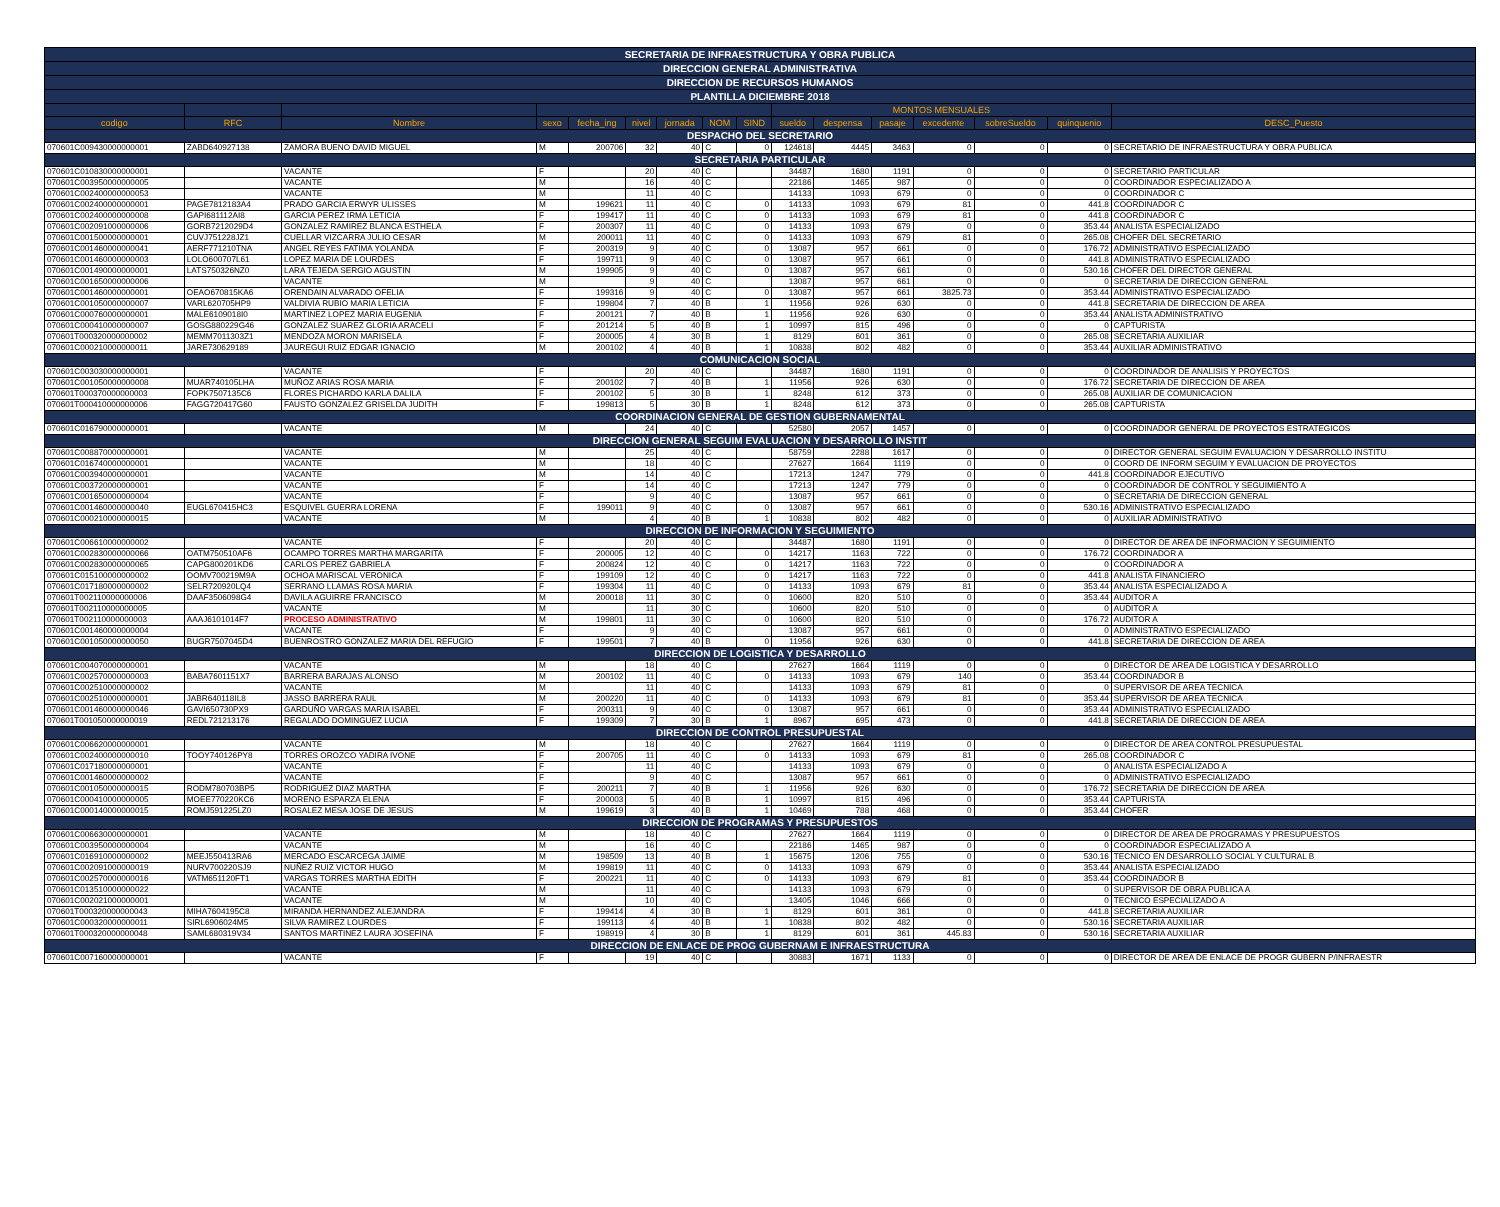| SECRETARIA DE INFRAESTRUCTURA Y OBRA PUBLICA | | | | | | | | | | | | | | | |
| DIRECCION GENERAL ADMINISTRATIVA | | | | | | | | | | | | | | | |
| DIRECCION DE RECURSOS HUMANOS | | | | | | | | | | | | | | | |
| PLANTILLA DICIEMBRE 2018 | | | | | | | | | | | | | | | |
| | | | | | | | | | MONTOS MENSUALES | | | | | | |
| codigo | RFC | Nombre | sexo | fecha_ing | nivel | jornada | NOM | SIND | sueldo | despensa | pasaje | excedente | sobreSueldo | quinquenio | DESC_Puesto |
| DESPACHO DEL SECRETARIO | | | | | | | | | | | | | | | |
| 070601C009430000000001 | ZABD640927138 | ZAMORA BUENO DAVID MIGUEL | M | 200706 | 32 | 40 | C | 0 | 124618 | 4445 | 3463 | 0 | 0 | 0 | SECRETARIO DE INFRAESTRUCTURA Y OBRA PUBLICA |
| SECRETARIA PARTICULAR | | | | | | | | | | | | | | | |
| 070601C010830000000001 | | VACANTE | F | | 20 | 40 | C | | 34487 | 1680 | 1191 | 0 | 0 | 0 | SECRETARIO PARTICULAR |
| 070601C003950000000005 | | VACANTE | M | | 16 | 40 | C | | 22186 | 1465 | 987 | 0 | 0 | 0 | COORDINADOR ESPECIALIZADO A |
| 070601C002400000000053 | | VACANTE | M | | 11 | 40 | C | | 14133 | 1093 | 679 | 0 | 0 | 0 | COORDINADOR C |
| 070601C002400000000001 | PAGE7812183A4 | PRADO GARCIA ERWYR ULISSES | M | 199621 | 11 | 40 | C | 0 | 14133 | 1093 | 679 | 81 | 0 | 441.8 | COORDINADOR C |
| 070601C002400000000008 | GAPI681112AI8 | GARCIA PEREZ IRMA LETICIA | F | 199417 | 11 | 40 | C | 0 | 14133 | 1093 | 679 | 81 | 0 | 441.8 | COORDINADOR C |
| 070601C002091000000006 | GORB7212029D4 | GONZALEZ RAMIREZ BLANCA ESTHELA | F | 200307 | 11 | 40 | C | 0 | 14133 | 1093 | 679 | 0 | 0 | 353.44 | ANALISTA ESPECIALIZADO |
| 070601C001500000000001 | CUVJ751228JZ1 | CUELLAR VIZCARRA JULIO CESAR | M | 200011 | 11 | 40 | C | 0 | 14133 | 1093 | 679 | 81 | 0 | 265.08 | CHOFER DEL SECRETARIO |
| 070601C001460000000041 | AERF771210TNA | ANGEL REYES FATIMA YOLANDA | F | 200319 | 9 | 40 | C | 0 | 13087 | 957 | 661 | 0 | 0 | 176.72 | ADMINISTRATIVO ESPECIALIZADO |
| 070601C001460000000003 | LOLO600707L61 | LOPEZ MARIA DE LOURDES | F | 199711 | 9 | 40 | C | 0 | 13087 | 957 | 661 | 0 | 0 | 441.8 | ADMINISTRATIVO ESPECIALIZADO |
| 070601C001490000000001 | LATS750326NZ0 | LARA TEJEDA SERGIO AGUSTIN | M | 199905 | 9 | 40 | C | 0 | 13087 | 957 | 661 | 0 | 0 | 530.16 | CHOFER DEL DIRECTOR GENERAL |
| 070601C001650000000006 | | VACANTE | M | | 9 | 40 | C | | 13087 | 957 | 661 | 0 | 0 | 0 | SECRETARIA DE DIRECCION GENERAL |
| 070601C001460000000001 | OEAO670815KA6 | ORENDAIN ALVARADO OFELIA | F | 199316 | 9 | 40 | C | 0 | 13087 | 957 | 661 | 3825.73 | 0 | 353.44 | ADMINISTRATIVO ESPECIALIZADO |
| 070601C001050000000007 | VARL620705HP9 | VALDIVIA RUBIO MARIA LETICIA | F | 199804 | 7 | 40 | B | 1 | 11956 | 926 | 630 | 0 | 0 | 441.8 | SECRETARIA DE DIRECCION DE AREA |
| 070601C000760000000001 | MALE6109018I0 | MARTINEZ LOPEZ MARIA EUGENIA | F | 200121 | 7 | 40 | B | 1 | 11956 | 926 | 630 | 0 | 0 | 353.44 | ANALISTA ADMINISTRATIVO |
| 070601C000410000000007 | GOSG880229G46 | GONZALEZ SUAREZ GLORIA ARACELI | F | 201214 | 5 | 40 | B | 1 | 10997 | 815 | 496 | 0 | 0 | 0 | CAPTURISTA |
| 070601T000320000000002 | MEMM7011303Z1 | MENDOZA MORON MARISELA | F | 200005 | 4 | 30 | B | 1 | 8129 | 601 | 361 | 0 | 0 | 265.08 | SECRETARIA AUXILIAR |
| 070601C000210000000011 | JARE730629189 | JAUREGUI RUIZ EDGAR IGNACIO | M | 200102 | 4 | 40 | B | 1 | 10838 | 802 | 482 | 0 | 0 | 353.44 | AUXILIAR ADMINISTRATIVO |
| COMUNICACION SOCIAL | | | | | | | | | | | | | | | |
| 070601C003030000000001 | | VACANTE | F | | 20 | 40 | C | | 34487 | 1680 | 1191 | 0 | 0 | 0 | COORDINADOR DE ANALISIS Y PROYECTOS |
| 070601C001050000000008 | MUAR740105LHA | MUÑOZ ARIAS ROSA MARIA | F | 200102 | 7 | 40 | B | 1 | 11956 | 926 | 630 | 0 | 0 | 176.72 | SECRETARIA DE DIRECCION DE AREA |
| 070601T000370000000003 | FOPK7507135C6 | FLORES PICHARDO KARLA DALILA | F | 200102 | 5 | 30 | B | 1 | 8248 | 612 | 373 | 0 | 0 | 265.08 | AUXILIAR DE COMUNICACION |
| 070601T000410000000006 | FAGG720417G60 | FAUSTO GONZALEZ GRISELDA JUDITH | F | 199813 | 5 | 30 | B | 1 | 8248 | 612 | 373 | 0 | 0 | 265.08 | CAPTURISTA |
| COORDINACION GENERAL DE GESTION GUBERNAMENTAL | | | | | | | | | | | | | | | |
| 070601C016790000000001 | | VACANTE | M | | 24 | 40 | C | | 52580 | 2057 | 1457 | 0 | 0 | 0 | COORDINADOR GENERAL DE PROYECTOS ESTRATEGICOS |
| DIRECCION GENERAL SEGUIM EVALUACION Y DESARROLLO INSTIT | | | | | | | | | | | | | | | |
| 070601C008870000000001 | | VACANTE | M | | 25 | 40 | C | | 58759 | 2288 | 1617 | 0 | 0 | 0 | DIRECTOR GENERAL SEGUIM EVALUACION Y DESARROLLO INSTITU |
| 070601C016740000000001 | | VACANTE | M | | 18 | 40 | C | | 27627 | 1664 | 1119 | 0 | 0 | 0 | COORD DE INFORM SEGUIM Y EVALUACION DE PROYECTOS |
| 070601C003940000000001 | | VACANTE | M | | 14 | 40 | C | | 17213 | 1247 | 779 | 0 | 0 | 441.8 | COORDINADOR EJECUTIVO |
| 070601C003720000000001 | | VACANTE | F | | 14 | 40 | C | | 17213 | 1247 | 779 | 0 | 0 | 0 | COORDINADOR DE CONTROL Y SEGUIMIENTO A |
| 070601C001650000000004 | | VACANTE | F | | 9 | 40 | C | | 13087 | 957 | 661 | 0 | 0 | 0 | SECRETARIA DE DIRECCION GENERAL |
| 070601C001460000000040 | EUGL670415HC3 | ESQUIVEL GUERRA LORENA | F | 199011 | 9 | 40 | C | 0 | 13087 | 957 | 661 | 0 | 0 | 530.16 | ADMINISTRATIVO ESPECIALIZADO |
| 070601C000210000000015 | | VACANTE | M | | 4 | 40 | B | 1 | 10838 | 802 | 482 | 0 | 0 | 0 | AUXILIAR ADMINISTRATIVO |
| DIRECCION DE INFORMACION Y SEGUIMIENTO | | | | | | | | | | | | | | | |
| 070601C006610000000002 | | VACANTE | F | | 20 | 40 | C | | 34487 | 1680 | 1191 | 0 | 0 | 0 | DIRECTOR DE AREA DE INFORMACION Y SEGUIMIENTO |
| 070601C002830000000066 | OATM750510AF6 | OCAMPO TORRES MARTHA MARGARITA | F | 200005 | 12 | 40 | C | 0 | 14217 | 1163 | 722 | 0 | 0 | 176.72 | COORDINADOR A |
| 070601C002830000000065 | CAPG800201KD6 | CARLOS PEREZ GABRIELA | F | 200824 | 12 | 40 | C | 0 | 14217 | 1163 | 722 | 0 | 0 | 0 | COORDINADOR A |
| 070601C015100000000002 | OOMV700219M9A | OCHOA MARISCAL VERONICA | F | 199109 | 12 | 40 | C | 0 | 14217 | 1163 | 722 | 0 | 0 | 441.8 | ANALISTA FINANCIERO |
| 070601C017180000000002 | SELR720920LQ4 | SERRANO LLAMAS ROSA MARIA | F | 199304 | 11 | 40 | C | 0 | 14133 | 1093 | 679 | 81 | 0 | 353.44 | ANALISTA ESPECIALIZADO A |
| 070601T002110000000006 | DAAF3506098G4 | DAVILA AGUIRRE FRANCISCO | M | 200018 | 11 | 30 | C | 0 | 10600 | 820 | 510 | 0 | 0 | 353.44 | AUDITOR A |
| 070601T002110000000005 | | VACANTE | M | | 11 | 30 | C | | 10600 | 820 | 510 | 0 | 0 | 0 | AUDITOR A |
| 070601T002110000000003 | AAAJ6101014F7 | PROCESO ADMINISTRATIVO | M | 199801 | 11 | 30 | C | 0 | 10600 | 820 | 510 | 0 | 0 | 176.72 | AUDITOR A |
| 070601C001460000000004 | | VACANTE | F | | 9 | 40 | C | | 13087 | 957 | 661 | 0 | 0 | 0 | ADMINISTRATIVO ESPECIALIZADO |
| 070601C001050000000050 | BUGR7507045D4 | BUENROSTRO GONZALEZ MARIA DEL REFUGIO | F | 199501 | 7 | 40 | B | 0 | 11956 | 926 | 630 | 0 | 0 | 441.8 | SECRETARIA DE DIRECCION DE AREA |
| DIRECCION DE LOGISTICA Y DESARROLLO | | | | | | | | | | | | | | | |
| 070601C004070000000001 | | VACANTE | M | | 18 | 40 | C | | 27627 | 1664 | 1119 | 0 | 0 | 0 | DIRECTOR DE AREA DE LOGISTICA Y DESARROLLO |
| 070601C002570000000003 | BABA7601151X7 | BARRERA BARAJAS ALONSO | M | 200102 | 11 | 40 | C | 0 | 14133 | 1093 | 679 | 140 | 0 | 353.44 | COORDINADOR B |
| 070601C002510000000002 | | VACANTE | M | | 11 | 40 | C | | 14133 | 1093 | 679 | 81 | 0 | 0 | SUPERVISOR DE AREA TECNICA |
| 070601C002510000000001 | JABR640118IL8 | JASSO BARRERA RAUL | M | 200220 | 11 | 40 | C | 0 | 14133 | 1093 | 679 | 81 | 0 | 353.44 | SUPERVISOR DE AREA TECNICA |
| 070601C001460000000046 | GAVI650730PX9 | GARDUÑO VARGAS MARIA ISABEL | F | 200311 | 9 | 40 | C | 0 | 13087 | 957 | 661 | 0 | 0 | 353.44 | ADMINISTRATIVO ESPECIALIZADO |
| 070601T001050000000019 | REDL721213176 | REGALADO DOMINGUEZ LUCIA | F | 199309 | 7 | 30 | B | 1 | 8967 | 695 | 473 | 0 | 0 | 441.8 | SECRETARIA DE DIRECCION DE AREA |
| DIRECCION DE CONTROL PRESUPUESTAL | | | | | | | | | | | | | | | |
| 070601C006620000000001 | | VACANTE | M | | 18 | 40 | C | | 27627 | 1664 | 1119 | 0 | 0 | 0 | DIRECTOR DE AREA CONTROL PRESUPUESTAL |
| 070601C002400000000010 | TOOY740126PY8 | TORRES OROZCO YADIRA IVONE | F | 200705 | 11 | 40 | C | 0 | 14133 | 1093 | 679 | 81 | 0 | 265.08 | COORDINADOR C |
| 070601C017180000000001 | | VACANTE | F | | 11 | 40 | C | | 14133 | 1093 | 679 | 0 | 0 | 0 | ANALISTA ESPECIALIZADO A |
| 070601C001460000000002 | | VACANTE | F | | 9 | 40 | C | | 13087 | 957 | 661 | 0 | 0 | 0 | ADMINISTRATIVO ESPECIALIZADO |
| 070601C001050000000015 | RODM780703BP5 | RODRIGUEZ DIAZ MARTHA | F | 200211 | 7 | 40 | B | 1 | 11956 | 926 | 630 | 0 | 0 | 176.72 | SECRETARIA DE DIRECCION DE AREA |
| 070601C000410000000005 | MOEE770220KC6 | MORENO ESPARZA ELENA | F | 200003 | 5 | 40 | B | 1 | 10997 | 815 | 496 | 0 | 0 | 353.44 | CAPTURISTA |
| 070601C000140000000015 | ROMJ591225LZ0 | ROSALEZ MESA JOSE DE JESUS | M | 199619 | 3 | 40 | B | 1 | 10469 | 788 | 468 | 0 | 0 | 353.44 | CHOFER |
| DIRECCION DE PROGRAMAS Y PRESUPUESTOS | | | | | | | | | | | | | | | |
| 070601C006630000000001 | | VACANTE | M | | 18 | 40 | C | | 27627 | 1664 | 1119 | 0 | 0 | 0 | DIRECTOR DE AREA DE PROGRAMAS Y PRESUPUESTOS |
| 070601C003950000000004 | | VACANTE | M | | 16 | 40 | C | | 22186 | 1465 | 987 | 0 | 0 | 0 | COORDINADOR ESPECIALIZADO A |
| 070601C016910000000002 | MEEJ550413RA6 | MERCADO ESCARCEGA JAIME | M | 198509 | 13 | 40 | B | 1 | 15675 | 1206 | 755 | 0 | 0 | 530.16 | TECNICO EN DESARROLLO SOCIAL Y CULTURAL B |
| 070601C002091000000019 | NURV700220SJ9 | NUÑEZ RUIZ VICTOR HUGO | M | 199819 | 11 | 40 | C | 0 | 14133 | 1093 | 679 | 0 | 0 | 353.44 | ANALISTA ESPECIALIZADO |
| 070601C002570000000016 | VATM651120FT1 | VARGAS TORRES MARTHA EDITH | F | 200221 | 11 | 40 | C | 0 | 14133 | 1093 | 679 | 81 | 0 | 353.44 | COORDINADOR B |
| 070601C013510000000022 | | VACANTE | M | | 11 | 40 | C | | 14133 | 1093 | 679 | 0 | 0 | 0 | SUPERVISOR DE OBRA PUBLICA A |
| 070601C002021000000001 | | VACANTE | M | | 10 | 40 | C | | 13405 | 1046 | 666 | 0 | 0 | 0 | TECNICO ESPECIALIZADO A |
| 070601T000320000000043 | MIHA7604195C8 | MIRANDA HERNANDEZ ALEJANDRA | F | 199414 | 4 | 30 | B | 1 | 8129 | 601 | 361 | 0 | 0 | 441.8 | SECRETARIA AUXILIAR |
| 070601C000320000000011 | SIRL6906024M5 | SILVA RAMIREZ LOURDES | F | 199113 | 4 | 40 | B | 1 | 10838 | 802 | 482 | 0 | 0 | 530.16 | SECRETARIA AUXILIAR |
| 070601T000320000000048 | SAML680319V34 | SANTOS MARTINEZ LAURA JOSEFINA | F | 198919 | 4 | 30 | B | 1 | 8129 | 601 | 361 | 445.83 | 0 | 530.16 | SECRETARIA AUXILIAR |
| DIRECCION DE ENLACE DE PROG GUBERNAM E INFRAESTRUCTURA | | | | | | | | | | | | | | | |
| 070601C007160000000001 | | VACANTE | F | | 19 | 40 | C | | 30883 | 1671 | 1133 | 0 | 0 | 0 | DIRECTOR DE AREA DE ENLACE DE PROGR GUBERN P/INFRAESTR |